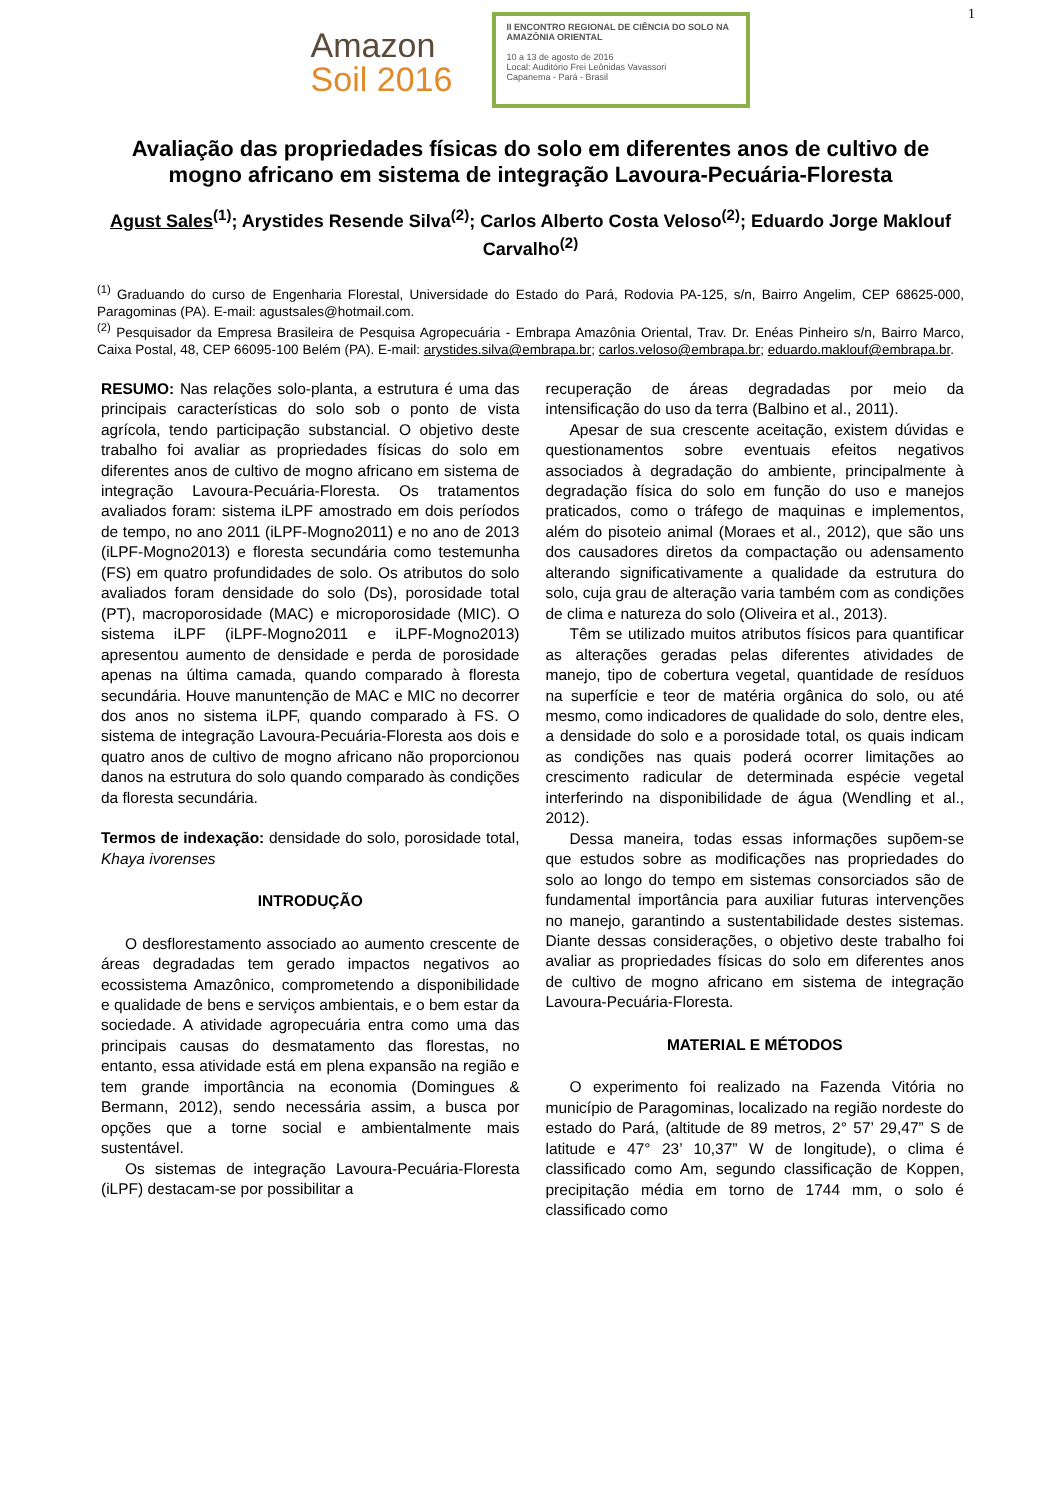1
Amazon
Soil 2016
II ENCONTRO REGIONAL DE CIÊNCIA DO SOLO NA AMAZÔNIA ORIENTAL
10 a 13 de agosto de 2016
Local: Auditório Frei Leônidas Vavassori
Capanema - Pará - Brasil
Avaliação das propriedades físicas do solo em diferentes anos de cultivo de mogno africano em sistema de integração Lavoura-Pecuária-Floresta
Agust Sales<sup>(1)</sup>; Arystides Resende Silva<sup>(2)</sup>; Carlos Alberto Costa Veloso<sup>(2)</sup>; Eduardo Jorge Maklouf Carvalho<sup>(2)</sup>
<sup>(1)</sup> Graduando do curso de Engenharia Florestal, Universidade do Estado do Pará, Rodovia PA-125, s/n, Bairro Angelim, CEP 68625-000, Paragominas (PA). E-mail: agustsales@hotmail.com.
<sup>(2)</sup> Pesquisador da Empresa Brasileira de Pesquisa Agropecuária - Embrapa Amazônia Oriental, Trav. Dr. Enéas Pinheiro s/n, Bairro Marco, Caixa Postal, 48, CEP 66095-100 Belém (PA). E-mail: arystides.silva@embrapa.br; carlos.veloso@embrapa.br; eduardo.maklouf@embrapa.br.
RESUMO: Nas relações solo-planta, a estrutura é uma das principais características do solo sob o ponto de vista agrícola, tendo participação substancial. O objetivo deste trabalho foi avaliar as propriedades físicas do solo em diferentes anos de cultivo de mogno africano em sistema de integração Lavoura-Pecuária-Floresta. Os tratamentos avaliados foram: sistema iLPF amostrado em dois períodos de tempo, no ano 2011 (iLPF-Mogno2011) e no ano de 2013 (iLPF-Mogno2013) e floresta secundária como testemunha (FS) em quatro profundidades de solo. Os atributos do solo avaliados foram densidade do solo (Ds), porosidade total (PT), macroporosidade (MAC) e microporosidade (MIC). O sistema iLPF (iLPF-Mogno2011 e iLPF-Mogno2013) apresentou aumento de densidade e perda de porosidade apenas na última camada, quando comparado à floresta secundária. Houve manuntenção de MAC e MIC no decorrer dos anos no sistema iLPF, quando comparado à FS. O sistema de integração Lavoura-Pecuária-Floresta aos dois e quatro anos de cultivo de mogno africano não proporcionou danos na estrutura do solo quando comparado às condições da floresta secundária.
Termos de indexação: densidade do solo, porosidade total, Khaya ivorenses
INTRODUÇÃO
O desflorestamento associado ao aumento crescente de áreas degradadas tem gerado impactos negativos ao ecossistema Amazônico, comprometendo a disponibilidade e qualidade de bens e serviços ambientais, e o bem estar da sociedade. A atividade agropecuária entra como uma das principais causas do desmatamento das florestas, no entanto, essa atividade está em plena expansão na região e tem grande importância na economia (Domingues & Bermann, 2012), sendo necessária assim, a busca por opções que a torne social e ambientalmente mais sustentável.
Os sistemas de integração Lavoura-Pecuária-Floresta (iLPF) destacam-se por possibilitar a
recuperação de áreas degradadas por meio da intensificação do uso da terra (Balbino et al., 2011).
Apesar de sua crescente aceitação, existem dúvidas e questionamentos sobre eventuais efeitos negativos associados à degradação do ambiente, principalmente à degradação física do solo em função do uso e manejos praticados, como o tráfego de maquinas e implementos, além do pisoteio animal (Moraes et al., 2012), que são uns dos causadores diretos da compactação ou adensamento alterando significativamente a qualidade da estrutura do solo, cuja grau de alteração varia também com as condições de clima e natureza do solo (Oliveira et al., 2013).
Têm se utilizado muitos atributos físicos para quantificar as alterações geradas pelas diferentes atividades de manejo, tipo de cobertura vegetal, quantidade de resíduos na superfície e teor de matéria orgânica do solo, ou até mesmo, como indicadores de qualidade do solo, dentre eles, a densidade do solo e a porosidade total, os quais indicam as condições nas quais poderá ocorrer limitações ao crescimento radicular de determinada espécie vegetal interferindo na disponibilidade de água (Wendling et al., 2012).
Dessa maneira, todas essas informações supõem-se que estudos sobre as modificações nas propriedades do solo ao longo do tempo em sistemas consorciados são de fundamental importância para auxiliar futuras intervenções no manejo, garantindo a sustentabilidade destes sistemas. Diante dessas considerações, o objetivo deste trabalho foi avaliar as propriedades físicas do solo em diferentes anos de cultivo de mogno africano em sistema de integração Lavoura-Pecuária-Floresta.
MATERIAL E MÉTODOS
O experimento foi realizado na Fazenda Vitória no município de Paragominas, localizado na região nordeste do estado do Pará, (altitude de 89 metros, 2° 57’ 29,47” S de latitude e 47° 23’ 10,37” W de longitude), o clima é classificado como Am, segundo classificação de Koppen, precipitação média em torno de 1744 mm, o solo é classificado como